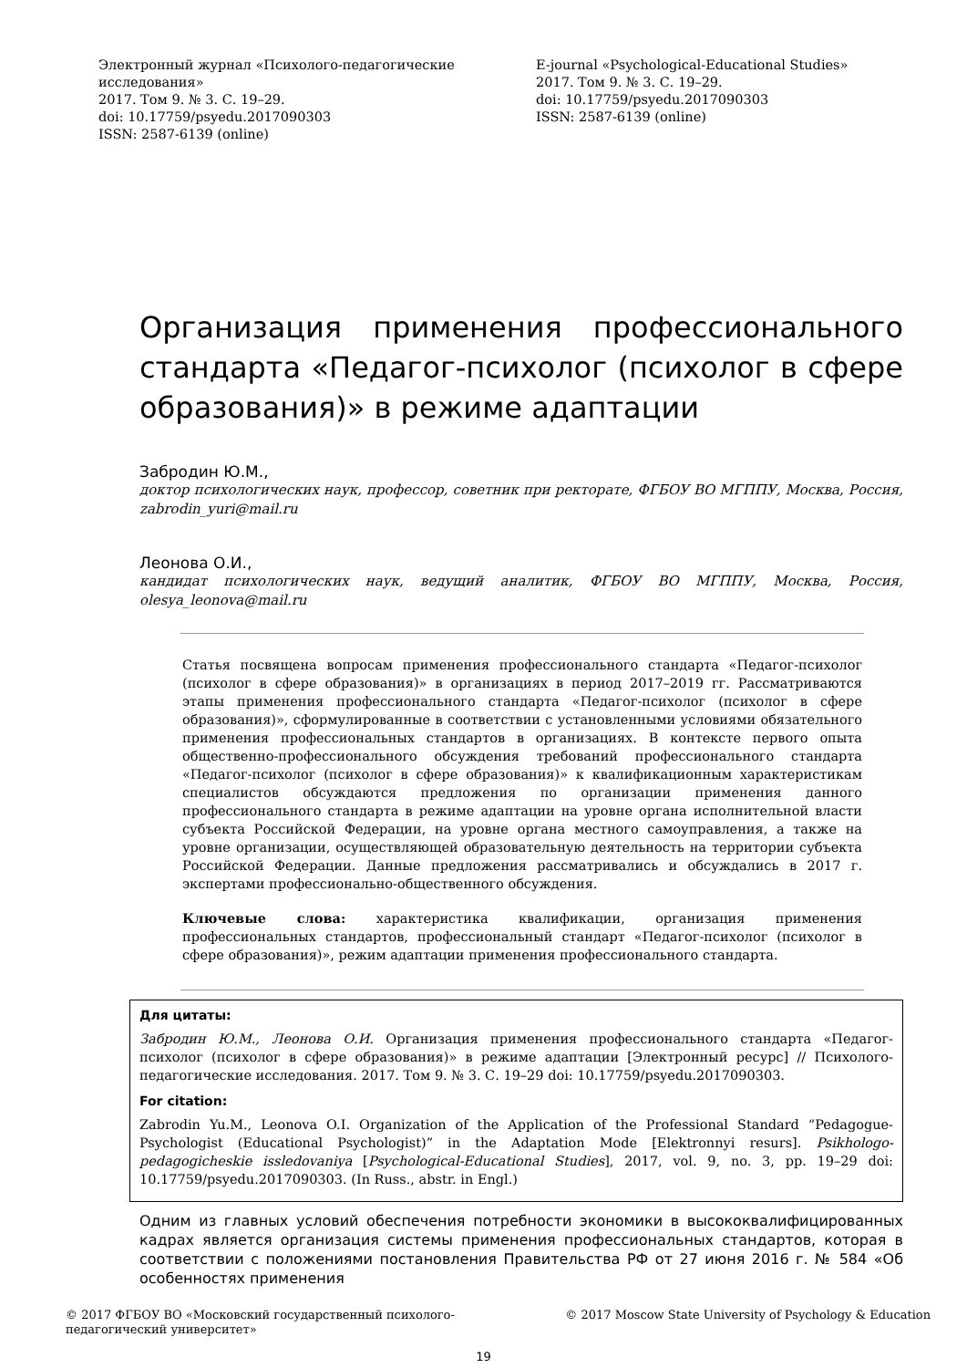Электронный журнал «Психолого-педагогические исследования»
2017. Том 9. № 3. С. 19–29.
doi: 10.17759/psyedu.2017090303
ISSN: 2587-6139 (online)
E-journal «Psychological-Educational Studies»
2017. Том 9. № 3. С. 19–29.
doi: 10.17759/psyedu.2017090303
ISSN: 2587-6139 (online)
Организация применения профессионального стандарта «Педагог-психолог (психолог в сфере образования)» в режиме адаптации
Забродин Ю.М.,
доктор психологических наук, профессор, советник при ректорате, ФГБОУ ВО МГППУ, Москва, Россия, zabrodin_yuri@mail.ru
Леонова О.И.,
кандидат психологических наук, ведущий аналитик, ФГБОУ ВО МГППУ, Москва, Россия, olesya_leonova@mail.ru
Статья посвящена вопросам применения профессионального стандарта «Педагог-психолог (психолог в сфере образования)» в организациях в период 2017–2019 гг. Рассматриваются этапы применения профессионального стандарта «Педагог-психолог (психолог в сфере образования)», сформулированные в соответствии с установленными условиями обязательного применения профессиональных стандартов в организациях. В контексте первого опыта общественно-профессионального обсуждения требований профессионального стандарта «Педагог-психолог (психолог в сфере образования)» к квалификационным характеристикам специалистов обсуждаются предложения по организации применения данного профессионального стандарта в режиме адаптации на уровне органа исполнительной власти субъекта Российской Федерации, на уровне органа местного самоуправления, а также на уровне организации, осуществляющей образовательную деятельность на территории субъекта Российской Федерации. Данные предложения рассматривались и обсуждались в 2017 г. экспертами профессионально-общественного обсуждения.
Ключевые слова: характеристика квалификации, организация применения профессиональных стандартов, профессиональный стандарт «Педагог-психолог (психолог в сфере образования)», режим адаптации применения профессионального стандарта.
Для цитаты:
Забродин Ю.М., Леонова О.И. Организация применения профессионального стандарта «Педагог-психолог (психолог в сфере образования)» в режиме адаптации [Электронный ресурс] // Психолого-педагогические исследования. 2017. Том 9. № 3. С. 19–29 doi: 10.17759/psyedu.2017090303.
For citation:
Zabrodin Yu.M., Leonova O.I. Organization of the Application of the Professional Standard “Pedagogue-Psychologist (Educational Psychologist)” in the Adaptation Mode [Elektronnyi resurs]. Psikhologo-pedagogicheskie issledovaniya [Psychological-Educational Studies], 2017, vol. 9, no. 3, pp. 19–29 doi: 10.17759/psyedu.2017090303. (In Russ., abstr. in Engl.)
Одним из главных условий обеспечения потребности экономики в высококвалифицированных кадрах является организация системы применения профессиональных стандартов, которая в соответствии с положениями постановления Правительства РФ от 27 июня 2016 г. № 584 «Об особенностях применения
© 2017 ФГБОУ ВО «Московский государственный психолого-педагогический университет»
© 2017 Moscow State University of Psychology & Education
19